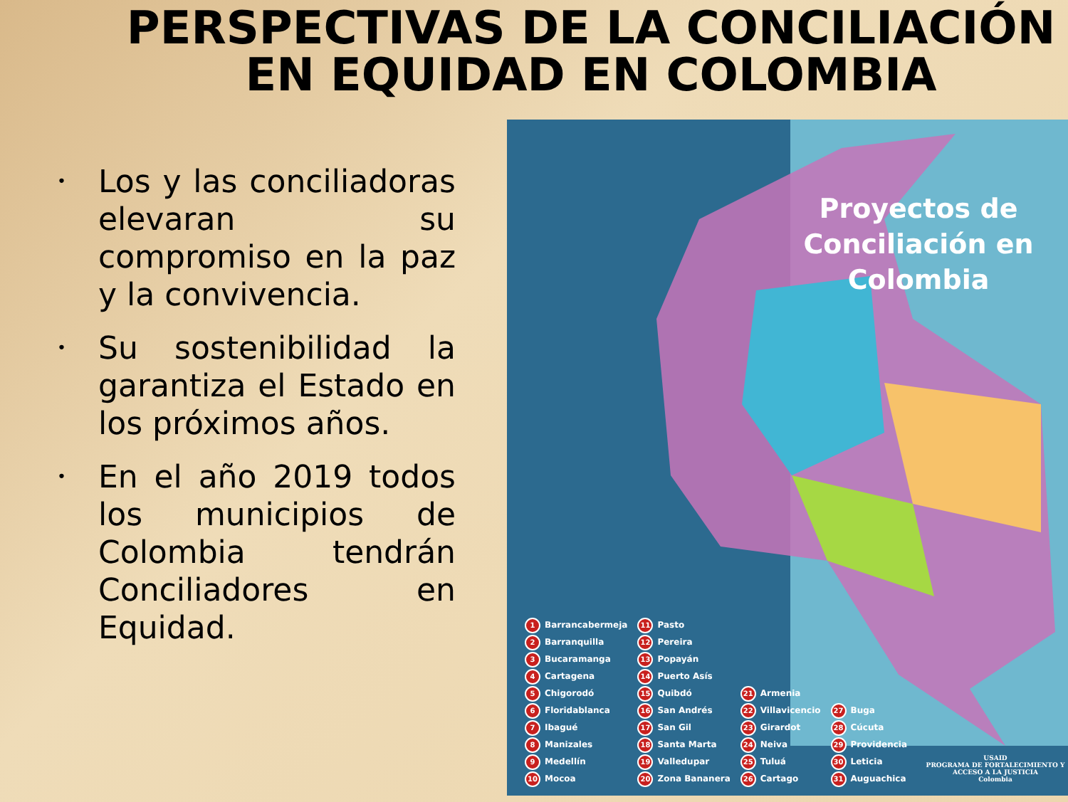PERSPECTIVAS DE LA CONCILIACIÓN EN EQUIDAD EN COLOMBIA
• Los y las conciliadoras elevaran su compromiso en la paz y la convivencia.
• Su sostenibilidad la garantiza el Estado en los próximos años.
• En el año 2019 todos los municipios de Colombia tendrán Conciliadores en Equidad.
Proyectos de Conciliación en Colombia
1 Barrancabermeja
2 Barranquilla
3 Bucaramanga
4 Cartagena
5 Chigorodó
6 Floridablanca
7 Ibagué
8 Manizales
9 Medellín
10 Mocoa
11 Pasto
12 Pereira
13 Popayán
14 Puerto Asís
15 Quibdó
16 San Andrés
17 San Gil
18 Santa Marta
19 Valledupar
20 Zona Bananera
21 Armenia
22 Villavicencio
23 Girardot
24 Neiva
25 Tuluá
26 Cartago
27 Buga
28 Cúcuta
29 Providencia
30 Leticia
31 Auguachica
USAID
PROGRAMA DE FORTALECIMIENTO Y ACCESO A LA JUSTICIA
Colombia